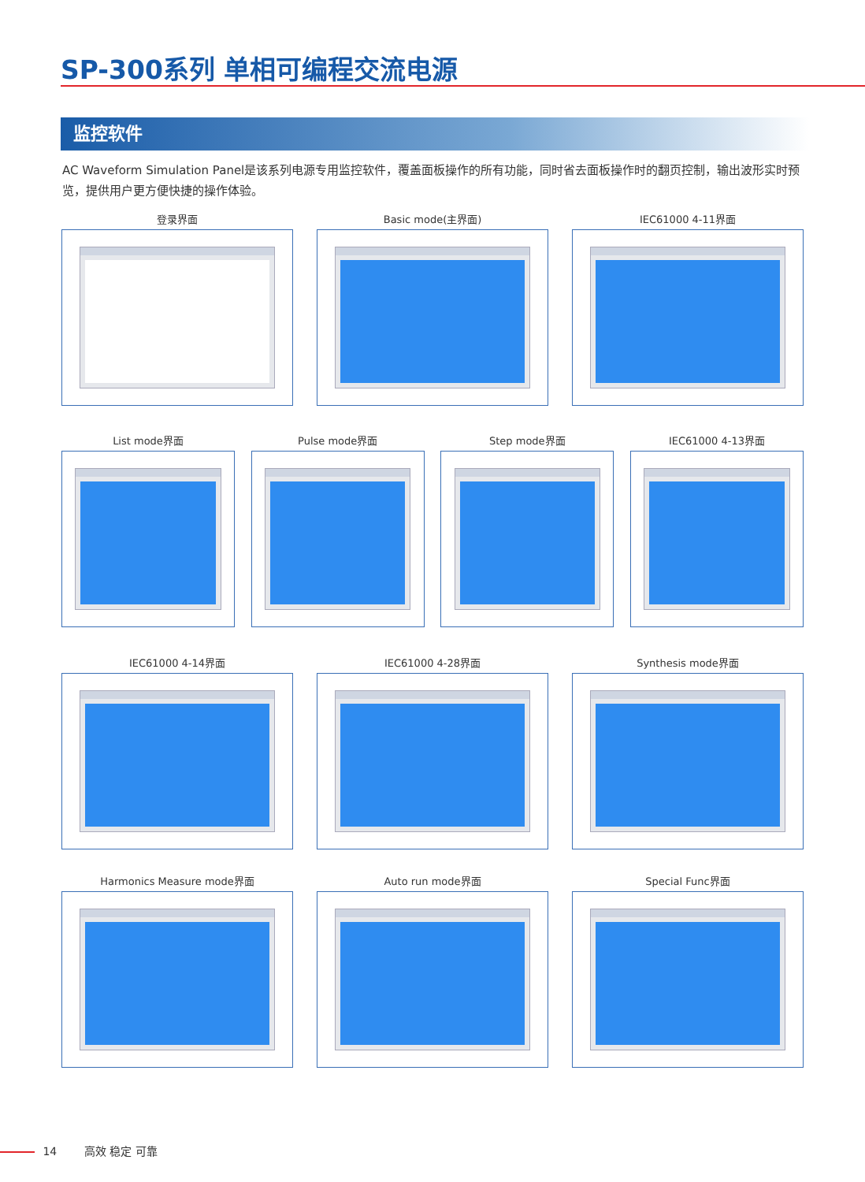SP-300系列 单相可编程交流电源
监控软件
AC Waveform Simulation Panel是该系列电源专用监控软件，覆盖面板操作的所有功能，同时省去面板操作时的翻页控制，输出波形实时预览，提供用户更方便快捷的操作体验。
登录界面 Basic mode(主界面) IEC61000 4-11界面
List mode界面 Pulse mode界面 Step mode界面 IEC61000 4-13界面
IEC61000 4-14界面 IEC61000 4-28界面 Synthesis mode界面
Harmonics Measure mode界面 Auto run mode界面 Special Func界面
14 高效 稳定 可靠